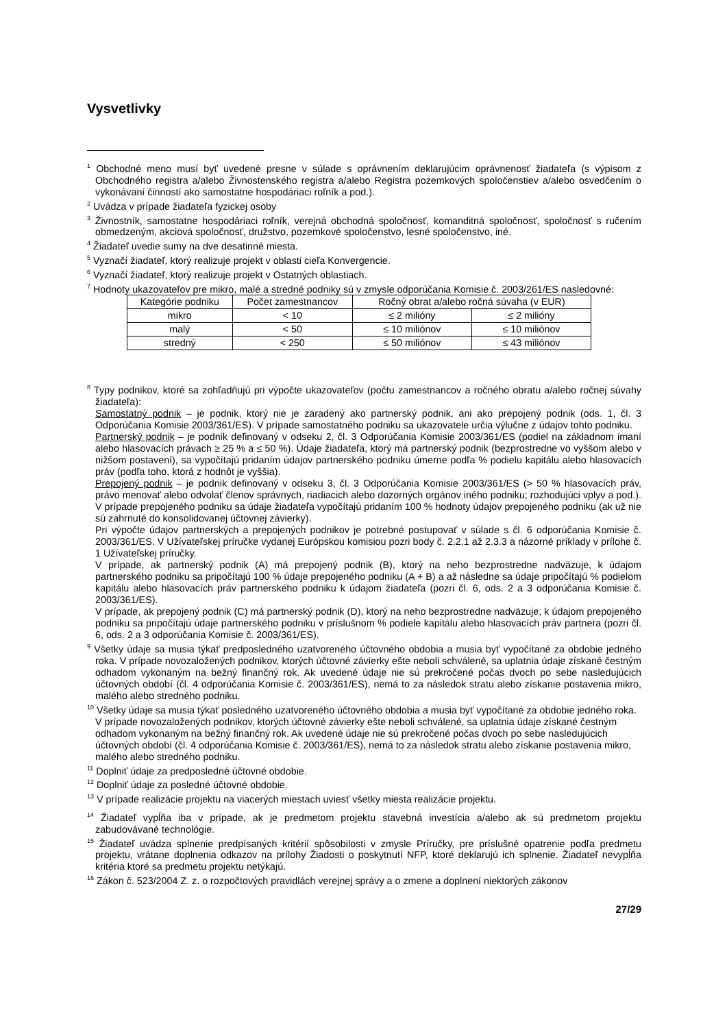Vysvetlivky
<sup>1</sup> Obchodné meno musí byť uvedené presne v súlade s oprávnením deklarujúcim oprávnenosť žiadateľa (s výpisom z Obchodného registra a/alebo Živnostenského registra a/alebo Registra pozemkových spoločenstiev a/alebo osvedčením o vykonávaní činností ako samostatne hospodáriaci roľník a pod.).
<sup>2</sup> Uvádza v prípade žiadateľa fyzickej osoby
<sup>3</sup> Živnostník, samostatne hospodáriaci roľník, verejná obchodná spoločnosť, komanditná spoločnosť, spoločnosť s ručením obmedzeným, akciová spoločnosť, družstvo, pozemkové spoločenstvo, lesné spoločenstvo, iné.
<sup>4</sup> Žiadateľ uvedie sumy na dve desatinné miesta.
<sup>5</sup> Vyznačí žiadateľ, ktorý realizuje projekt v oblasti cieľa Konvergencie.
<sup>6</sup> Vyznačí žiadateľ, ktorý realizuje projekt v Ostatných oblastiach.
<sup>7</sup> Hodnoty ukazovateľov pre mikro, malé a stredné podniky sú v zmysle odporúčania Komisie č. 2003/261/ES nasledovné:
| Kategórie podniku | Počet zamestnancov | Ročný obrat a/alebo ročná súvaha (v EUR) | |
| --- | --- | --- | --- |
| mikro | < 10 | ≤ 2 milióny | ≤ 2 milióny |
| malý | < 50 | ≤ 10 miliónov | ≤ 10 miliónov |
| stredný | < 250 | ≤ 50 miliónov | ≤ 43 miliónov |
<sup>8</sup> Typy podnikov, ktoré sa zohľadňujú pri výpočte ukazovateľov (počtu zamestnancov a ročného obratu a/alebo ročnej súvahy žiadateľa):
Samostatný podnik – je podnik, ktorý nie je zaradený ako partnerský podnik, ani ako prepojený podnik (ods. 1, čl. 3 Odporúčania Komisie 2003/361/ES). V prípade samostatného podniku sa ukazovatele určia výlučne z údajov tohto podniku.
Partnerský podnik – je podnik definovaný v odseku 2, čl. 3 Odporúčania Komisie 2003/361/ES (podiel na základnom imaní alebo hlasovacích právach ≥ 25 % a ≤ 50 %). Údaje žiadateľa, ktorý má partnerský podnik (bezprostredne vo vyššom alebo v nižšom postavení), sa vypočítajú pridaním údajov partnerského podniku úmerne podľa % podielu kapitálu alebo hlasovacích práv (podľa toho, ktorá z hodnôt je vyššia).
Prepojený podnik – je podnik definovaný v odseku 3, čl. 3 Odporúčania Komisie 2003/361/ES (> 50 % hlasovacích práv, právo menovať alebo odvolať členov správnych, riadiacich alebo dozorných orgánov iného podniku; rozhodujúci vplyv a pod.). V prípade prepojeného podniku sa údaje žiadateľa vypočítajú pridaním 100 % hodnoty údajov prepojeného podniku (ak už nie sú zahrnuté do konsolidovanej účtovnej závierky).
Pri výpočte údajov partnerských a prepojených podnikov je potrebné postupovať v súlade s čl. 6 odporúčania Komisie č. 2003/361/ES. V Užívateľskej príručke vydanej Európskou komisiou pozri body č. 2.2.1 až 2.3.3 a názorné príklady v prílohe č. 1 Užívateľskej príručky.
V prípade, ak partnerský podnik (A) má prepojený podnik (B), ktorý na neho bezprostredne nadväzuje, k údajom partnerského podniku sa pripočítajú 100 % údaje prepojeného podniku (A + B) a až následne sa údaje pripočítajú % podielom kapitálu alebo hlasovacích práv partnerského podniku k údajom žiadateľa (pozri čl. 6, ods. 2 a 3 odporúčania Komisie č. 2003/361/ES).
V prípade, ak prepojený podnik (C) má partnerský podnik (D), ktorý na neho bezprostredne nadväzuje, k údajom prepojeného podniku sa pripočítajú údaje partnerského podniku v príslušnom % podiele kapitálu alebo hlasovacích práv partnera (pozri čl. 6, ods. 2 a 3 odporúčania Komisie č. 2003/361/ES).
<sup>9</sup> Všetky údaje sa musia týkať predposledného uzatvoreného účtovného obdobia a musia byť vypočítané za obdobie jedného roka. V prípade novozaložených podnikov, ktorých účtovné závierky ešte neboli schválené, sa uplatnia údaje získané čestným odhadom vykonaným na bežný finančný rok. Ak uvedené údaje nie sú prekročené počas dvoch po sebe nasledujúcich účtovných období (čl. 4 odporúčania Komisie č. 2003/361/ES), nemá to za následok stratu alebo získanie postavenia mikro, malého alebo stredného podniku.
<sup>10</sup> Všetky údaje sa musia týkať posledného uzatvoreného účtovného obdobia a musia byť vypočítané za obdobie jedného roka. V prípade novozaložených podnikov, ktorých účtovné závierky ešte neboli schválené, sa uplatnia údaje získané čestným odhadom vykonaným na bežný finančný rok. Ak uvedené údaje nie sú prekročené počas dvoch po sebe nasledujúcich účtovných období (čl. 4 odporúčania Komisie č. 2003/361/ES), nemá to za následok stratu alebo získanie postavenia mikro, malého alebo stredného podniku.
<sup>11</sup> Doplniť údaje za predposledné účtovné obdobie.
<sup>12</sup> Doplniť údaje za posledné účtovné obdobie.
<sup>13</sup> V prípade realizácie projektu na viacerých miestach uviesť všetky miesta realizácie projektu.
<sup>14</sup> Žiadateľ vypĺňa iba v prípade, ak je predmetom projektu stavebná investícia a/alebo ak sú predmetom projektu zabudovávané technológie.
<sup>15</sup> Žiadateľ uvádza splnenie predpísaných kritérií spôsobilosti v zmysle Príručky, pre príslušné opatrenie podľa predmetu projektu, vrátane doplnenia odkazov na prílohy Žiadosti o poskytnutí NFP, ktoré deklarujú ich splnenie. Žiadateľ nevypĺňa kritéria ktoré sa predmetu projektu netýkajú.
<sup>16</sup> Zákon č. 523/2004 Z. z. o rozpočtových pravidlách verejnej správy a o zmene a doplnení niektorých zákonov
27/29